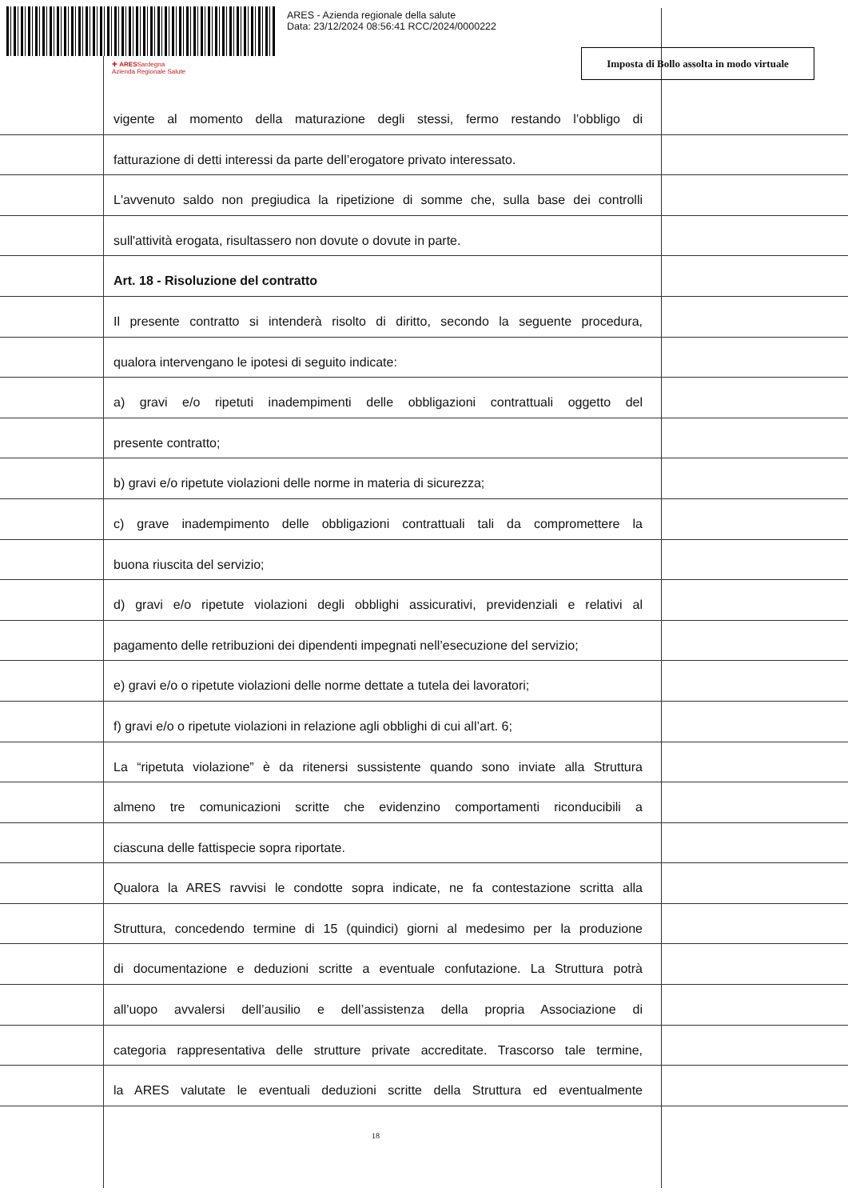ARES - Azienda regionale della salute
Data: 23/12/2024 08:56:41 RCC/2024/0000222
✚ ARESSardegna
Azienda Regionale Salute
Imposta di Bollo assolta in modo virtuale
vigente al momento della maturazione degli stessi, fermo restando l’obbligo di
fatturazione di detti interessi da parte dell’erogatore privato interessato.
L'avvenuto saldo non pregiudica la ripetizione di somme che, sulla base dei controlli
sull'attività erogata, risultassero non dovute o dovute in parte.
Art. 18 - Risoluzione del contratto
Il presente contratto si intenderà risolto di diritto, secondo la seguente procedura,
qualora intervengano le ipotesi di seguito indicate:
a) gravi e/o ripetuti inadempimenti delle obbligazioni contrattuali oggetto del
presente contratto;
b) gravi e/o ripetute violazioni delle norme in materia di sicurezza;
c) grave inadempimento delle obbligazioni contrattuali tali da compromettere la
buona riuscita del servizio;
d) gravi e/o ripetute violazioni degli obblighi assicurativi, previdenziali e relativi al
pagamento delle retribuzioni dei dipendenti impegnati nell’esecuzione del servizio;
e) gravi e/o o ripetute violazioni delle norme dettate a tutela dei lavoratori;
f) gravi e/o o ripetute violazioni in relazione agli obblighi di cui all’art. 6;
La “ripetuta violazione” è da ritenersi sussistente quando sono inviate alla Struttura
almeno tre comunicazioni scritte che evidenzino comportamenti riconducibili a
ciascuna delle fattispecie sopra riportate.
Qualora la ARES ravvisi le condotte sopra indicate, ne fa contestazione scritta alla
Struttura, concedendo termine di 15 (quindici) giorni al medesimo per la produzione
di documentazione e deduzioni scritte a eventuale confutazione. La Struttura potrà
all’uopo avvalersi dell’ausilio e dell’assistenza della propria Associazione di
categoria rappresentativa delle strutture private accreditate. Trascorso tale termine,
la ARES valutate le eventuali deduzioni scritte della Struttura ed eventualmente
18